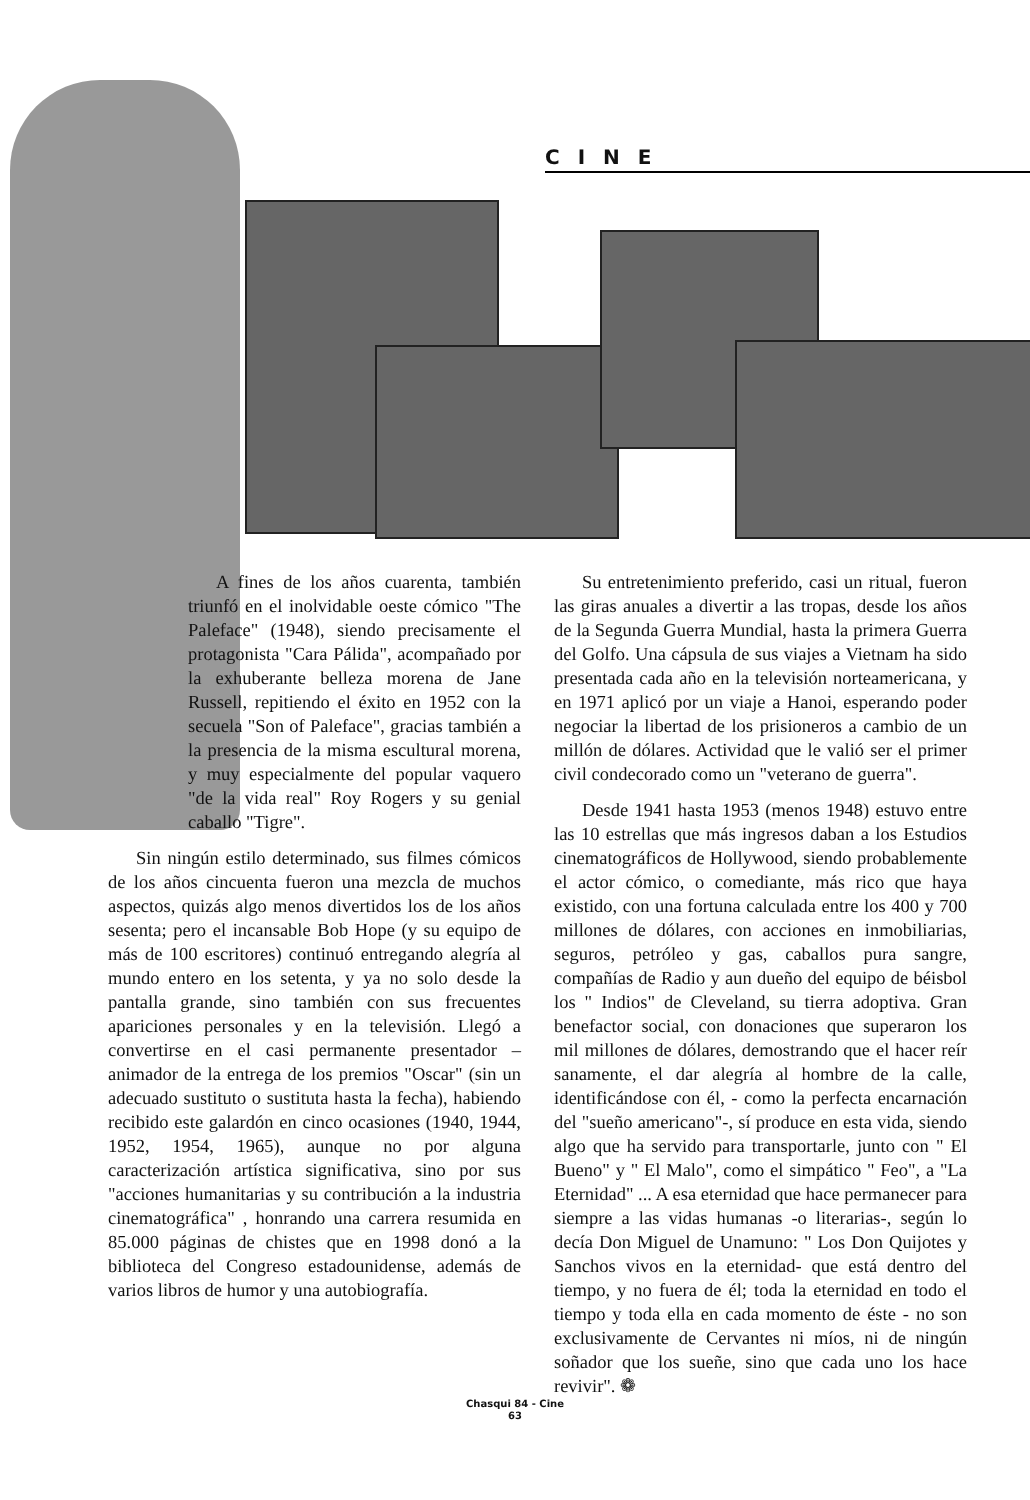CINE
A fines de los años cuarenta, también triunfó en el inolvidable oeste cómico "The Paleface" (1948), siendo precisamente el protagonista "Cara Pálida", acompañado por la exhuberante belleza morena de Jane Russell, repitiendo el éxito en 1952 con la secuela "Son of Paleface", gracias también a la presencia de la misma escultural morena, y muy especialmente del popular vaquero "de la vida real" Roy Rogers y su genial caballo "Tigre".
Sin ningún estilo determinado, sus filmes cómicos de los años cincuenta fueron una mezcla de muchos aspectos, quizás algo menos divertidos los de los años sesenta; pero el incansable Bob Hope (y su equipo de más de 100 escritores) continuó entregando alegría al mundo entero en los setenta, y ya no solo desde la pantalla grande, sino también con sus frecuentes apariciones personales y en la televisión. Llegó a convertirse en el casi permanente presentador – animador de la entrega de los premios "Oscar" (sin un adecuado sustituto o sustituta hasta la fecha), habiendo recibido este galardón en cinco ocasiones (1940, 1944, 1952, 1954, 1965), aunque no por alguna caracterización artística significativa, sino por sus "acciones humanitarias y su contribución a la industria cinematográfica" , honrando una carrera resumida en 85.000 páginas de chistes que en 1998 donó a la biblioteca del Congreso estadounidense, además de varios libros de humor y una autobiografía.
Su entretenimiento preferido, casi un ritual, fueron las giras anuales a divertir a las tropas, desde los años de la Segunda Guerra Mundial, hasta la primera Guerra del Golfo. Una cápsula de sus viajes a Vietnam ha sido presentada cada año en la televisión norteamericana, y en 1971 aplicó por un viaje a Hanoi, esperando poder negociar la libertad de los prisioneros a cambio de un millón de dólares. Actividad que le valió ser el primer civil condecorado como un "veterano de guerra".
Desde 1941 hasta 1953 (menos 1948) estuvo entre las 10 estrellas que más ingresos daban a los Estudios cinematográficos de Hollywood, siendo probablemente el actor cómico, o comediante, más rico que haya existido, con una fortuna calculada entre los 400 y 700 millones de dólares, con acciones en inmobiliarias, seguros, petróleo y gas, caballos pura sangre, compañías de Radio y aun dueño del equipo de béisbol los " Indios" de Cleveland, su tierra adoptiva. Gran benefactor social, con donaciones que superaron los mil millones de dólares, demostrando que el hacer reír sanamente, el dar alegría al hombre de la calle, identificándose con él, - como la perfecta encarnación del "sueño americano"-, sí produce en esta vida, siendo algo que ha servido para transportarle, junto con " El Bueno" y " El Malo", como el simpático " Feo", a "La Eternidad" ... A esa eternidad que hace permanecer para siempre a las vidas humanas -o literarias-, según lo decía Don Miguel de Unamuno: " Los Don Quijotes y Sanchos vivos en la eternidad- que está dentro del tiempo, y no fuera de él; toda la eternidad en todo el tiempo y toda ella en cada momento de éste - no son exclusivamente de Cervantes ni míos, ni de ningún soñador que los sueñe, sino que cada uno los hace revivir". ❁
Chasqui 84 - Cine
63